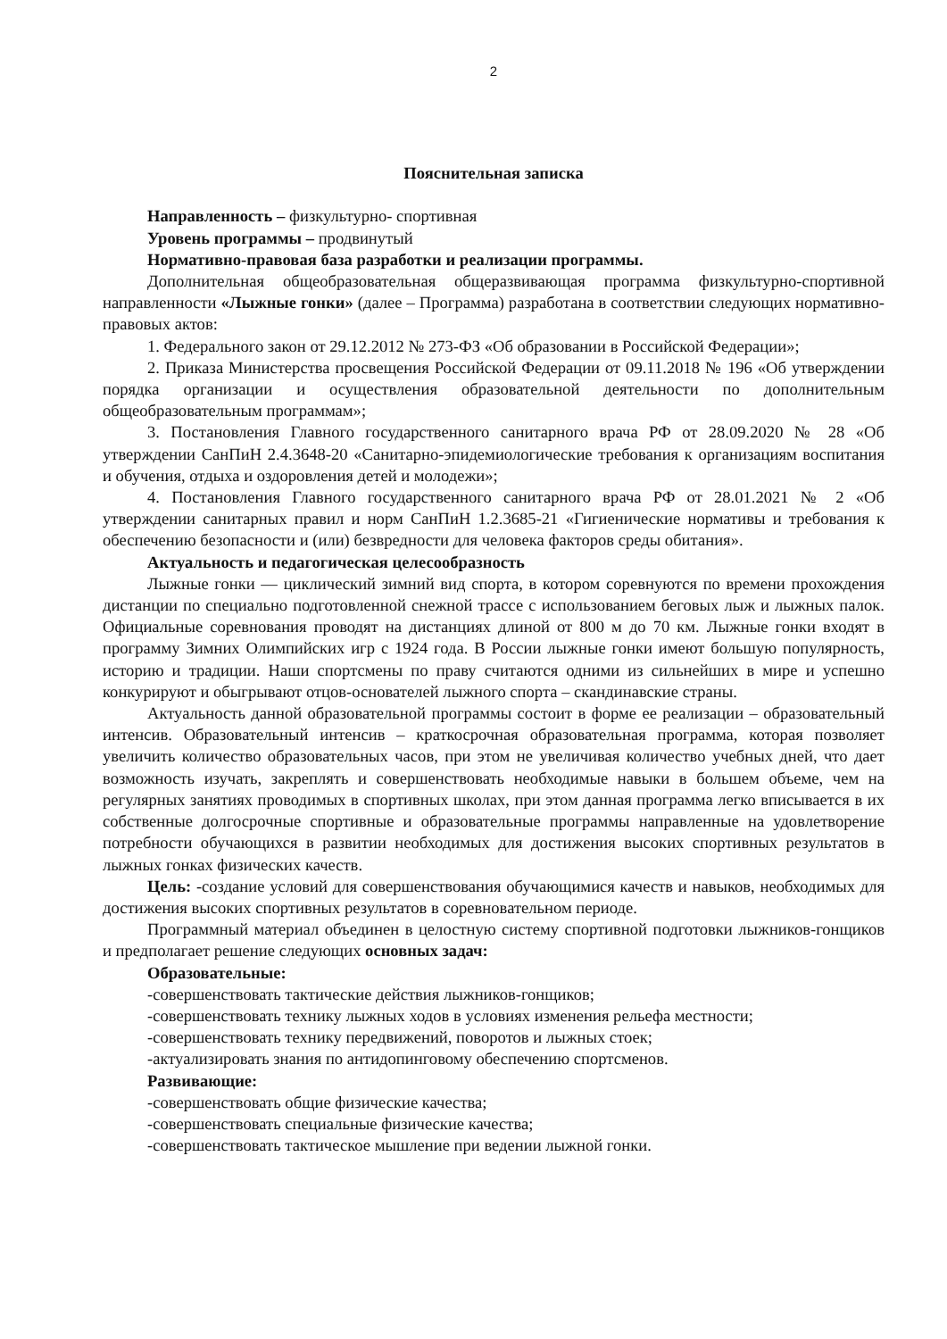2
Пояснительная записка
Направленность – физкультурно- спортивная
Уровень программы – продвинутый
Нормативно-правовая база разработки и реализации программы.
Дополнительная общеобразовательная общеразвивающая программа физкультурно-спортивной направленности «Лыжные гонки» (далее – Программа) разработана в соответствии следующих нормативно-правовых актов:
1. Федерального закон от 29.12.2012 № 273-ФЗ «Об образовании в Российской Федерации»;
2. Приказа Министерства просвещения Российской Федерации от 09.11.2018 № 196 «Об утверждении порядка организации и осуществления образовательной деятельности по дополнительным общеобразовательным программам»;
3. Постановления Главного государственного санитарного врача РФ от 28.09.2020 № 28 «Об утверждении СанПиН 2.4.3648-20 «Санитарно-эпидемиологические требования к организациям воспитания и обучения, отдыха и оздоровления детей и молодежи»;
4. Постановления Главного государственного санитарного врача РФ от 28.01.2021 № 2 «Об утверждении санитарных правил и норм СанПиН 1.2.3685-21 «Гигиенические нормативы и требования к обеспечению безопасности и (или) безвредности для человека факторов среды обитания».
Актуальность и педагогическая целесообразность
Лыжные гонки — циклический зимний вид спорта, в котором соревнуются по времени прохождения дистанции по специально подготовленной снежной трассе с использованием беговых лыж и лыжных палок. Официальные соревнования проводят на дистанциях длиной от 800 м до 70 км. Лыжные гонки входят в программу Зимних Олимпийских игр с 1924 года. В России лыжные гонки имеют большую популярность, историю и традиции. Наши спортсмены по праву считаются одними из сильнейших в мире и успешно конкурируют и обыгрывают отцов-основателей лыжного спорта – скандинавские страны.
Актуальность данной образовательной программы состоит в форме ее реализации – образовательный интенсив. Образовательный интенсив – краткосрочная образовательная программа, которая позволяет увеличить количество образовательных часов, при этом не увеличивая количество учебных дней, что дает возможность изучать, закреплять и совершенствовать необходимые навыки в большем объеме, чем на регулярных занятиях проводимых в спортивных школах, при этом данная программа легко вписывается в их собственные долгосрочные спортивные и образовательные программы направленные на удовлетворение потребности обучающихся в развитии необходимых для достижения высоких спортивных результатов в лыжных гонках физических качеств.
Цель: -создание условий для совершенствования обучающимися качеств и навыков, необходимых для достижения высоких спортивных результатов в соревновательном периоде.
Программный материал объединен в целостную систему спортивной подготовки лыжников-гонщиков и предполагает решение следующих основных задач:
Образовательные:
-совершенствовать тактические действия лыжников-гонщиков;
-совершенствовать технику лыжных ходов в условиях изменения рельефа местности;
-совершенствовать технику передвижений, поворотов и лыжных стоек;
-актуализировать знания по антидопинговому обеспечению спортсменов.
Развивающие:
-совершенствовать общие физические качества;
-совершенствовать специальные физические качества;
-совершенствовать тактическое мышление при ведении лыжной гонки.